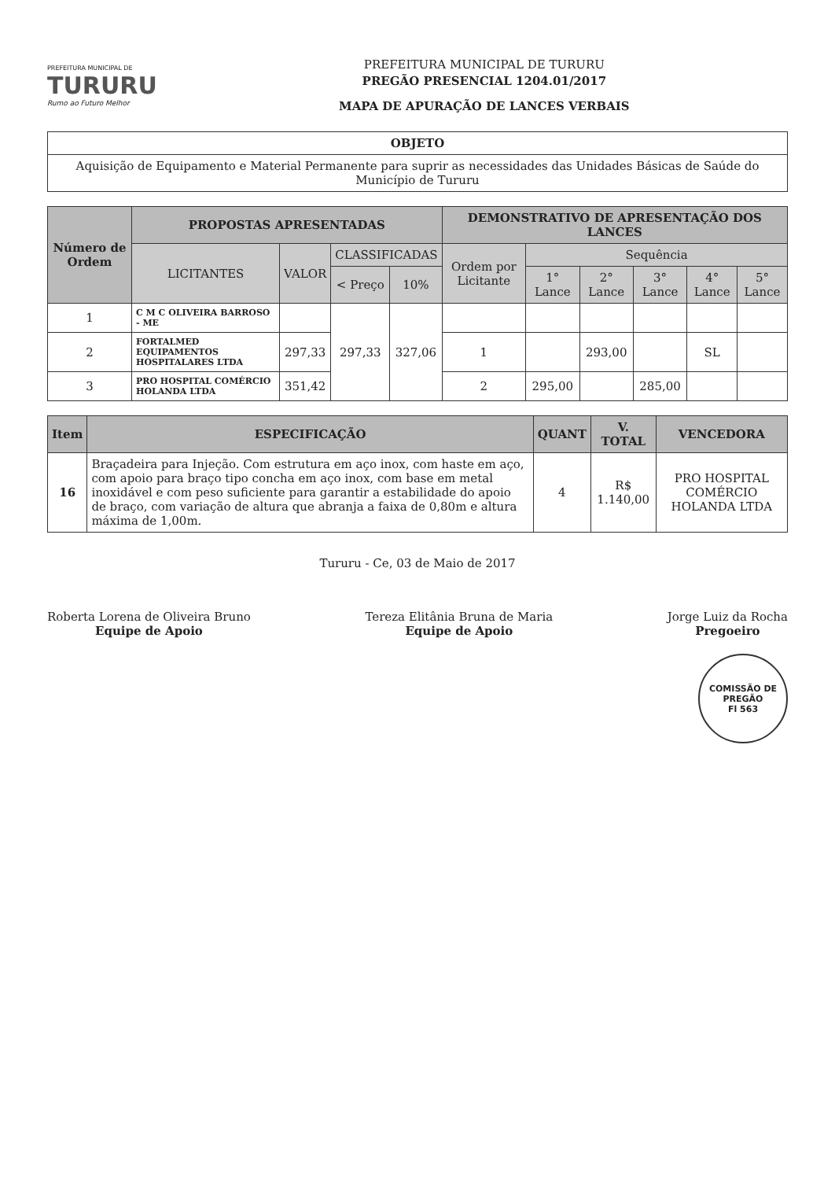PREFEITURA MUNICIPAL DE
TURURU
Rumo ao Futuro Melhor
PREFEITURA MUNICIPAL DE TURURU
PREGÃO PRESENCIAL 1204.01/2017
MAPA DE APURAÇÃO DE LANCES VERBAIS
| OBJETO |
| --- |
| Aquisição de Equipamento e Material Permanente para suprir as necessidades das Unidades Básicas de Saúde do Município de Tururu |
| Número de Ordem | PROPOSTAS APRESENTADAS | | | | DEMONSTRATIVO DE APRESENTAÇÃO DOS LANCES | | | | | |
| --- | --- | --- | --- | --- | --- | --- | --- | --- | --- | --- |
| | LICITANTES | VALOR | CLASSIFICADAS | | Ordem por Licitante | Sequência | | | | |
| | | | < Preço | 10% | | 1° Lance | 2° Lance | 3° Lance | 4° Lance | 5° Lance |
| 1 | C M C OLIVEIRA BARROSO - ME | | 297,33 | 327,06 | | | | | | |
| 2 | FORTALMED EQUIPAMENTOS HOSPITALARES LTDA | 297,33 | | | 1 | | 293,00 | | SL | |
| 3 | PRO HOSPITAL COMÉRCIO HOLANDA LTDA | 351,42 | | | 2 | 295,00 | | 285,00 | | |
| Item | ESPECIFICAÇÃO | QUANT | V. TOTAL | VENCEDORA |
| --- | --- | --- | --- | --- |
| 16 | Braçadeira para Injeção. Com estrutura em aço inox, com haste em aço, com apoio para braço tipo concha em aço inox, com base em metal inoxidável e com peso suficiente para garantir a estabilidade do apoio de braço, com variação de altura que abranja a faixa de 0,80m e altura máxima de 1,00m. | 4 | R$ 1.140,00 | PRO HOSPITAL COMÉRCIO HOLANDA LTDA |
Tururu - Ce, 03 de Maio de 2017
Roberta Lorena de Oliveira Bruno
Equipe de Apoio
Tereza Elitânia Bruna de Maria
Equipe de Apoio
Jorge Luiz da Rocha
Pregoeiro
COMISSÃO DE PREGÃO
Fl 563